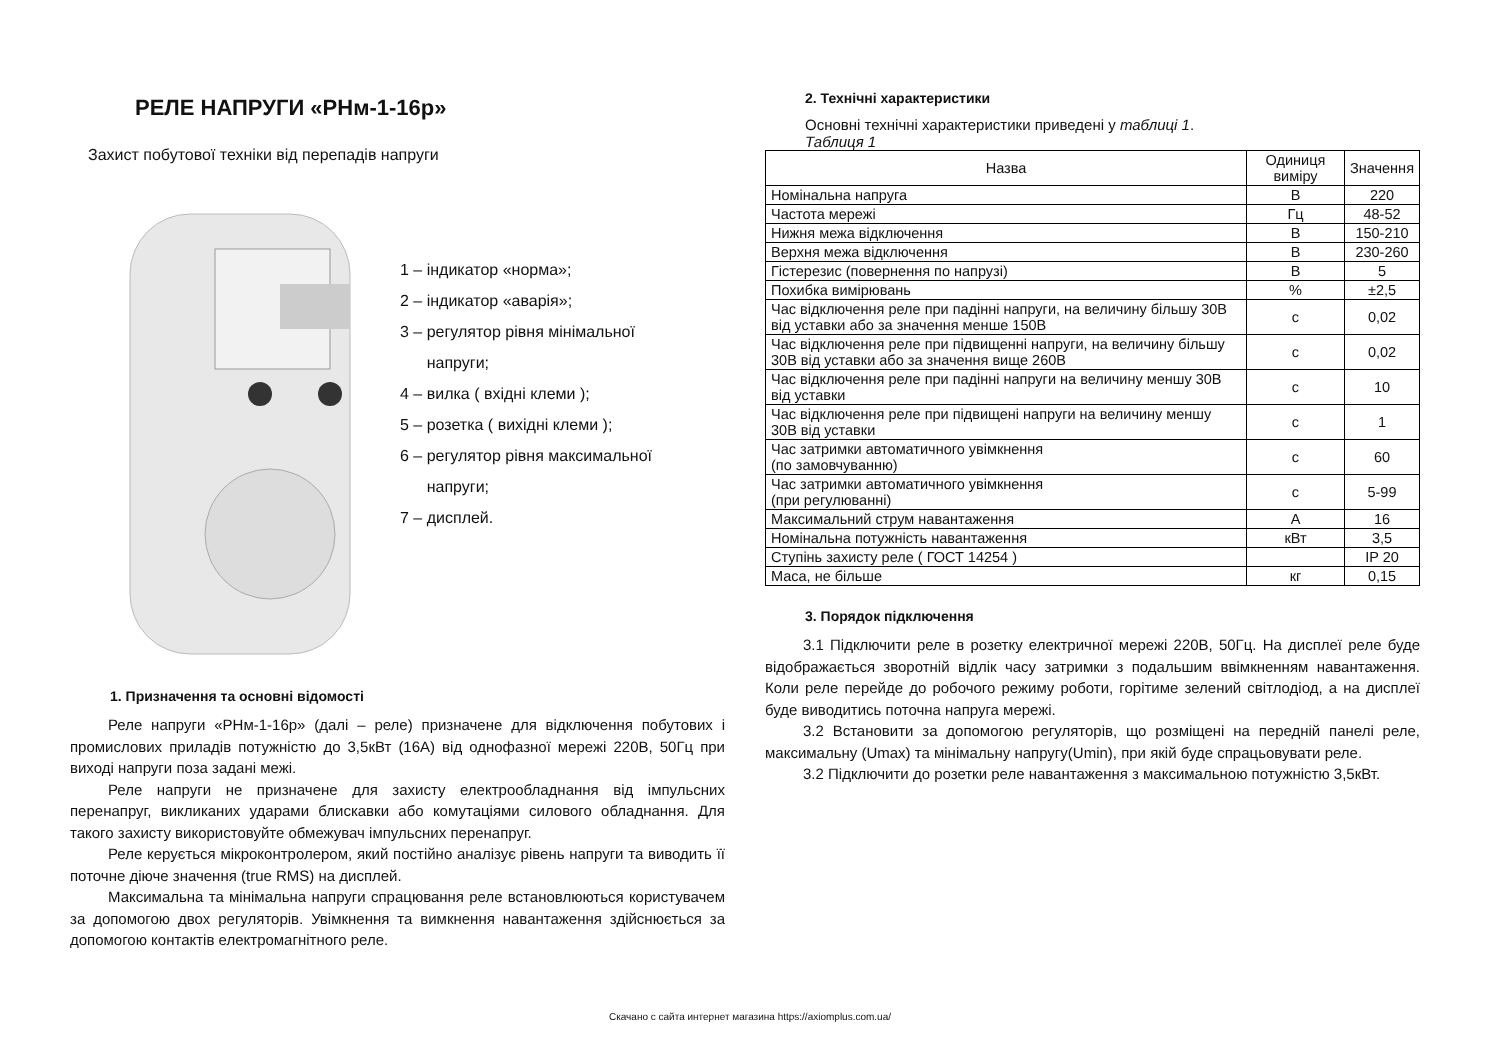РЕЛЕ НАПРУГИ «РНм-1-16р»
Захист побутової техніки від перепадів напруги
1 – індикатор «норма»;
2 – індикатор «аварія»;
3 – регулятор рівня мінімальної
напруги;
4 – вилка ( вхідні клеми );
5 – розетка ( вихідні клеми );
6 – регулятор рівня максимальної
напруги;
7 – дисплей.
1. Призначення та основні відомості
Реле напруги «РНм-1-16р» (далі – реле) призначене для відключення побутових і промислових приладів потужністю до 3,5кВт (16А) від однофазної мережі 220В, 50Гц при виході напруги поза задані межі.
Реле напруги не призначене для захисту електрообладнання від імпульсних перенапруг, викликаних ударами блискавки або комутаціями силового обладнання. Для такого захисту використовуйте обмежувач імпульсних перенапруг.
Реле керується мікроконтролером, який постійно аналізує рівень напруги та виводить її поточне діюче значення (true RMS) на дисплей.
Максимальна та мінімальна напруги спрацювання реле встановлюються користувачем за допомогою двох регуляторів. Увімкнення та вимкнення навантаження здійснюється за допомогою контактів електромагнітного реле.
2. Технічні характеристики
Основні технічні характеристики приведені у таблиці 1.
Таблиця 1
| Назва | Одиниця виміру | Значення |
| --- | --- | --- |
| Номінальна напруга | В | 220 |
| Частота мережі | Гц | 48-52 |
| Нижня межа відключення | В | 150-210 |
| Верхня межа відключення | В | 230-260 |
| Гістерезис (повернення по напрузі) | В | 5 |
| Похибка вимірювань | % | ±2,5 |
| Час відключення реле при падінні напруги, на величину більшу 30В від уставки або за значення менше 150В | с | 0,02 |
| Час відключення реле при підвищенні напруги, на величину більшу 30В від уставки або за значення вище 260В | с | 0,02 |
| Час відключення реле при падінні напруги на величину меншу 30В від уставки | с | 10 |
| Час відключення реле при підвищені напруги на величину меншу 30В від уставки | с | 1 |
| Час затримки автоматичного увімкнення (по замовчуванню) | с | 60 |
| Час затримки автоматичного увімкнення (при регулюванні) | с | 5-99 |
| Максимальний струм навантаження | А | 16 |
| Номінальна потужність навантаження | кВт | 3,5 |
| Ступінь захисту реле ( ГОСТ 14254 ) | | IP 20 |
| Маса, не більше | кг | 0,15 |
3. Порядок підключення
3.1 Підключити реле в розетку електричної мережі 220В, 50Гц. На дисплеї реле буде відображається зворотній відлік часу затримки з подальшим ввімкненням навантаження. Коли реле перейде до робочого режиму роботи, горітиме зелений світлодіод, а на дисплеї буде виводитись поточна напруга мережі.
3.2 Встановити за допомогою регуляторів, що розміщені на передній панелі реле, максимальну (Umax) та мінімальну напругу(Umin), при якій буде спрацьовувати реле.
3.2 Підключити до розетки реле навантаження з максимальною потужністю 3,5кВт.
Скачано с сайта интернет магазина https://axiomplus.com.ua/